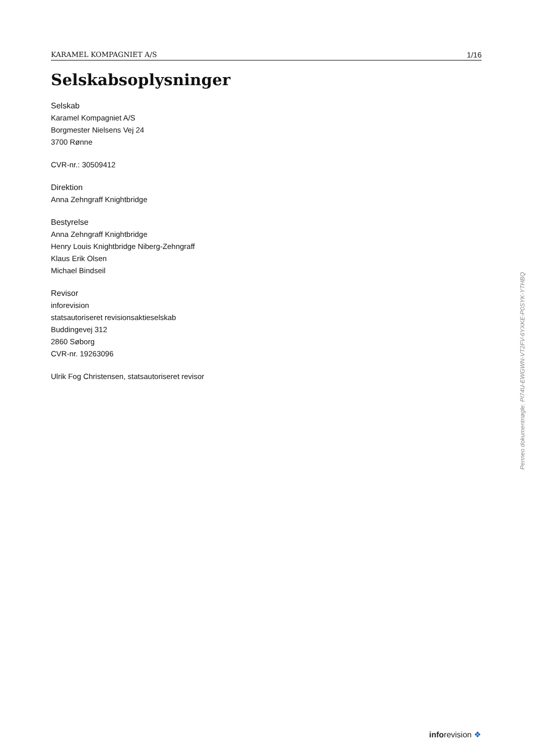KARAMEL KOMPAGNIET A/S 1/16
Selskabsoplysninger
Selskab
Karamel Kompagniet A/S
Borgmester Nielsens Vej 24
3700 Rønne
CVR-nr.: 30509412
Direktion
Anna Zehngraff Knightbridge
Bestyrelse
Anna Zehngraff Knightbridge
Henry Louis Knightbridge Niberg-Zehngraff
Klaus Erik Olsen
Michael Bindseil
Revisor
inforevision
statsautoriseret revisionsaktieselskab
Buddingevej 312
2860 Søborg
CVR-nr. 19263096
Ulrik Fog Christensen, statsautoriseret revisor
Penneo dokumentnøgle: PI74U-EWGWN-VT2FV-6YXKE-P0SYK-YTHBQ
inforevision ❖